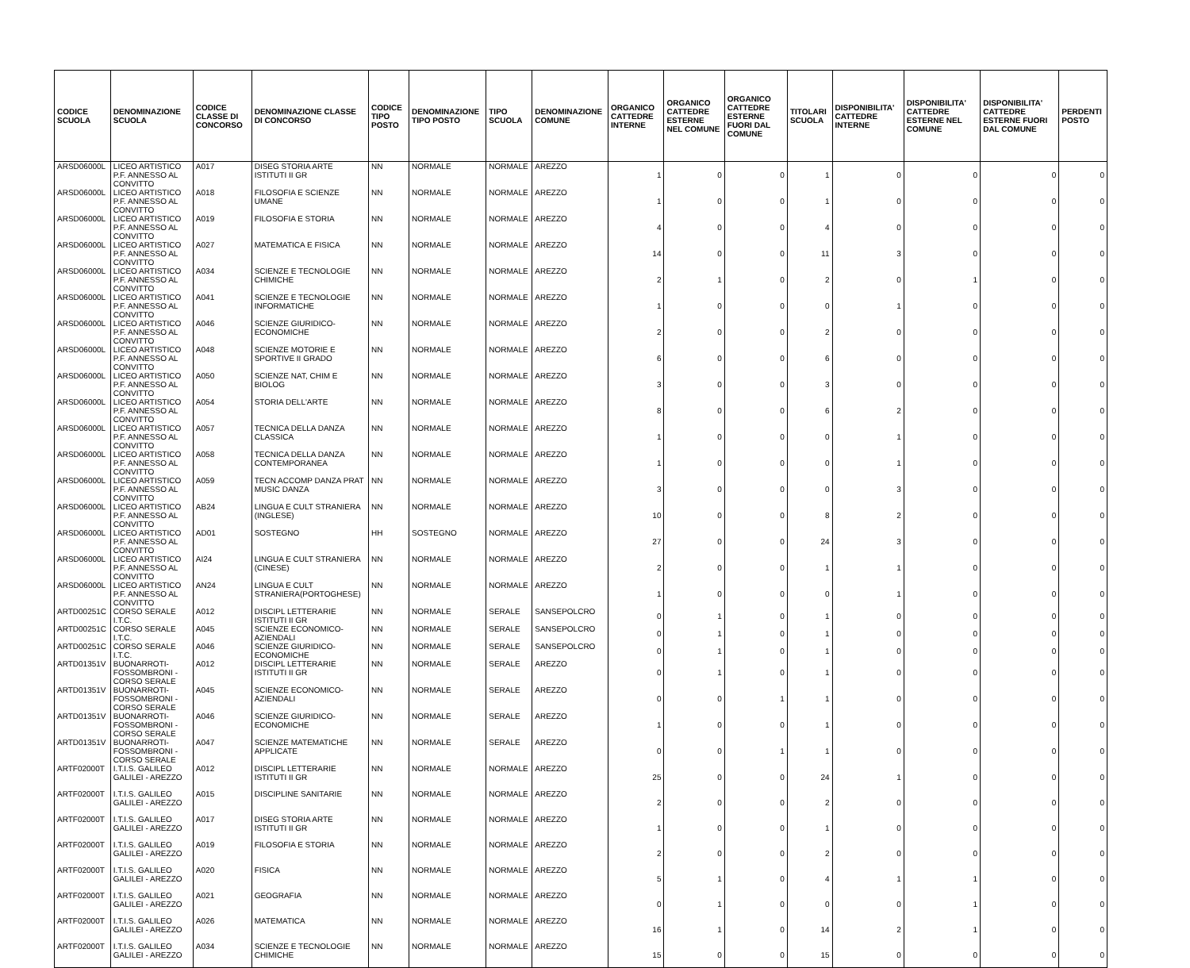| CODICE SCUOLA | DENOMINAZIONE SCUOLA | CODICE CLASSE DI CONCORSO | DENOMINAZIONE CLASSE DI CONCORSO | CODICE TIPO POSTO | DENOMINAZIONE TIPO POSTO | TIPO SCUOLA | DENOMINAZIONE COMUNE | ORGANICO CATTEDRE INTERNE | ORGANICO CATTEDRE ESTERNE NEL COMUNE | ORGANICO CATTEDRE ESTERNE FUORI DAL COMUNE | TITOLARI SCUOLA | DISPONIBILITA' CATTEDRE INTERNE | DISPONIBILITA' CATTEDRE ESTERNE NEL COMUNE | DISPONIBILITA' CATTEDRE ESTERNE FUORI DAL COMUNE | PERDENTI POSTO |
| --- | --- | --- | --- | --- | --- | --- | --- | --- | --- | --- | --- | --- | --- | --- | --- |
| ARSD06000L | LICEO ARTISTICO P.F. ANNESSO AL CONVITTO | A017 | DISEG STORIA ARTE ISTITUTI II GR | NN | NORMALE | NORMALE | AREZZO | 1 | 0 | 0 | 1 | 0 | 0 | 0 | 0 |
| ARSD06000L | LICEO ARTISTICO P.F. ANNESSO AL CONVITTO | A018 | FILOSOFIA E SCIENZE UMANE | NN | NORMALE | NORMALE | AREZZO | 1 | 0 | 0 | 1 | 0 | 0 | 0 | 0 |
| ARSD06000L | LICEO ARTISTICO P.F. ANNESSO AL CONVITTO | A019 | FILOSOFIA E STORIA | NN | NORMALE | NORMALE | AREZZO | 4 | 0 | 0 | 4 | 0 | 0 | 0 | 0 |
| ARSD06000L | LICEO ARTISTICO P.F. ANNESSO AL CONVITTO | A027 | MATEMATICA E FISICA | NN | NORMALE | NORMALE | AREZZO | 14 | 0 | 0 | 11 | 3 | 0 | 0 | 0 |
| ARSD06000L | LICEO ARTISTICO P.F. ANNESSO AL CONVITTO | A034 | SCIENZE E TECNOLOGIE CHIMICHE | NN | NORMALE | NORMALE | AREZZO | 2 | 1 | 0 | 2 | 0 | 1 | 0 | 0 |
| ARSD06000L | LICEO ARTISTICO P.F. ANNESSO AL CONVITTO | A041 | SCIENZE E TECNOLOGIE INFORMATICHE | NN | NORMALE | NORMALE | AREZZO | 1 | 0 | 0 | 0 | 1 | 0 | 0 | 0 |
| ARSD06000L | LICEO ARTISTICO P.F. ANNESSO AL CONVITTO | A046 | SCIENZE GIURIDICO-ECONOMICHE | NN | NORMALE | NORMALE | AREZZO | 2 | 0 | 0 | 2 | 0 | 0 | 0 | 0 |
| ARSD06000L | LICEO ARTISTICO P.F. ANNESSO AL CONVITTO | A048 | SCIENZE MOTORIE E SPORTIVE II GRADO | NN | NORMALE | NORMALE | AREZZO | 6 | 0 | 0 | 6 | 0 | 0 | 0 | 0 |
| ARSD06000L | LICEO ARTISTICO P.F. ANNESSO AL CONVITTO | A050 | SCIENZE NAT, CHIM E BIOLOG | NN | NORMALE | NORMALE | AREZZO | 3 | 0 | 0 | 3 | 0 | 0 | 0 | 0 |
| ARSD06000L | LICEO ARTISTICO P.F. ANNESSO AL CONVITTO | A054 | STORIA DELL'ARTE | NN | NORMALE | NORMALE | AREZZO | 8 | 0 | 0 | 6 | 2 | 0 | 0 | 0 |
| ARSD06000L | LICEO ARTISTICO P.F. ANNESSO AL CONVITTO | A057 | TECNICA DELLA DANZA CLASSICA | NN | NORMALE | NORMALE | AREZZO | 1 | 0 | 0 | 0 | 1 | 0 | 0 | 0 |
| ARSD06000L | LICEO ARTISTICO P.F. ANNESSO AL CONVITTO | A058 | TECNICA DELLA DANZA CONTEMPORANEA | NN | NORMALE | NORMALE | AREZZO | 1 | 0 | 0 | 0 | 1 | 0 | 0 | 0 |
| ARSD06000L | LICEO ARTISTICO P.F. ANNESSO AL CONVITTO | A059 | TECN ACCOMP DANZA PRAT MUSIC DANZA | NN | NORMALE | NORMALE | AREZZO | 3 | 0 | 0 | 0 | 3 | 0 | 0 | 0 |
| ARSD06000L | LICEO ARTISTICO P.F. ANNESSO AL CONVITTO | AB24 | LINGUA E CULT STRANIERA (INGLESE) | NN | NORMALE | NORMALE | AREZZO | 10 | 0 | 0 | 8 | 2 | 0 | 0 | 0 |
| ARSD06000L | LICEO ARTISTICO P.F. ANNESSO AL CONVITTO | AD01 | SOSTEGNO | HH | SOSTEGNO | NORMALE | AREZZO | 27 | 0 | 0 | 24 | 3 | 0 | 0 | 0 |
| ARSD06000L | LICEO ARTISTICO P.F. ANNESSO AL CONVITTO | AI24 | LINGUA E CULT STRANIERA (CINESE) | NN | NORMALE | NORMALE | AREZZO | 2 | 0 | 0 | 1 | 1 | 0 | 0 | 0 |
| ARSD06000L | LICEO ARTISTICO P.F. ANNESSO AL CONVITTO | AN24 | LINGUA E CULT STRANIERA(PORTOGHESE) | NN | NORMALE | NORMALE | AREZZO | 1 | 0 | 0 | 0 | 1 | 0 | 0 | 0 |
| ARTD00251C | CORSO SERALE I.T.C. | A012 | DISCIPL LETTERARIE ISTITUTI II GR | NN | NORMALE | SERALE | SANSEPOLCRO | 0 | 1 | 0 | 1 | 0 | 0 | 0 | 0 |
| ARTD00251C | CORSO SERALE I.T.C. | A045 | SCIENZE ECONOMICO-AZIENDALI | NN | NORMALE | SERALE | SANSEPOLCRO | 0 | 1 | 0 | 1 | 0 | 0 | 0 | 0 |
| ARTD00251C | CORSO SERALE I.T.C. | A046 | SCIENZE GIURIDICO-ECONOMICHE | NN | NORMALE | SERALE | SANSEPOLCRO | 0 | 1 | 0 | 1 | 0 | 0 | 0 | 0 |
| ARTD01351V | BUONARROTI-FOSSOMBRONI - CORSO SERALE | A012 | DISCIPL LETTERARIE ISTITUTI II GR | NN | NORMALE | SERALE | AREZZO | 0 | 1 | 0 | 1 | 0 | 0 | 0 | 0 |
| ARTD01351V | BUONARROTI-FOSSOMBRONI - CORSO SERALE | A045 | SCIENZE ECONOMICO-AZIENDALI | NN | NORMALE | SERALE | AREZZO | 0 | 0 | 1 | 1 | 0 | 0 | 0 | 0 |
| ARTD01351V | BUONARROTI-FOSSOMBRONI - CORSO SERALE | A046 | SCIENZE GIURIDICO-ECONOMICHE | NN | NORMALE | SERALE | AREZZO | 1 | 0 | 0 | 1 | 0 | 0 | 0 | 0 |
| ARTD01351V | BUONARROTI-FOSSOMBRONI - CORSO SERALE | A047 | SCIENZE MATEMATICHE APPLICATE | NN | NORMALE | SERALE | AREZZO | 0 | 0 | 1 | 1 | 0 | 0 | 0 | 0 |
| ARTF02000T | I.T.I.S. GALILEO GALILEI - AREZZO | A012 | DISCIPL LETTERARIE ISTITUTI II GR | NN | NORMALE | NORMALE | AREZZO | 25 | 0 | 0 | 24 | 1 | 0 | 0 | 0 |
| ARTF02000T | I.T.I.S. GALILEO GALILEI - AREZZO | A015 | DISCIPLINE SANITARIE | NN | NORMALE | NORMALE | AREZZO | 2 | 0 | 0 | 2 | 0 | 0 | 0 | 0 |
| ARTF02000T | I.T.I.S. GALILEO GALILEI - AREZZO | A017 | DISEG STORIA ARTE ISTITUTI II GR | NN | NORMALE | NORMALE | AREZZO | 1 | 0 | 0 | 1 | 0 | 0 | 0 | 0 |
| ARTF02000T | I.T.I.S. GALILEO GALILEI - AREZZO | A019 | FILOSOFIA E STORIA | NN | NORMALE | NORMALE | AREZZO | 2 | 0 | 0 | 2 | 0 | 0 | 0 | 0 |
| ARTF02000T | I.T.I.S. GALILEO GALILEI - AREZZO | A020 | FISICA | NN | NORMALE | NORMALE | AREZZO | 5 | 1 | 0 | 4 | 1 | 1 | 0 | 0 |
| ARTF02000T | I.T.I.S. GALILEO GALILEI - AREZZO | A021 | GEOGRAFIA | NN | NORMALE | NORMALE | AREZZO | 0 | 1 | 0 | 0 | 0 | 1 | 0 | 0 |
| ARTF02000T | I.T.I.S. GALILEO GALILEI - AREZZO | A026 | MATEMATICA | NN | NORMALE | NORMALE | AREZZO | 16 | 1 | 0 | 14 | 2 | 1 | 0 | 0 |
| ARTF02000T | I.T.I.S. GALILEO GALILEI - AREZZO | A034 | SCIENZE E TECNOLOGIE CHIMICHE | NN | NORMALE | NORMALE | AREZZO | 15 | 0 | 0 | 15 | 0 | 0 | 0 | 0 |